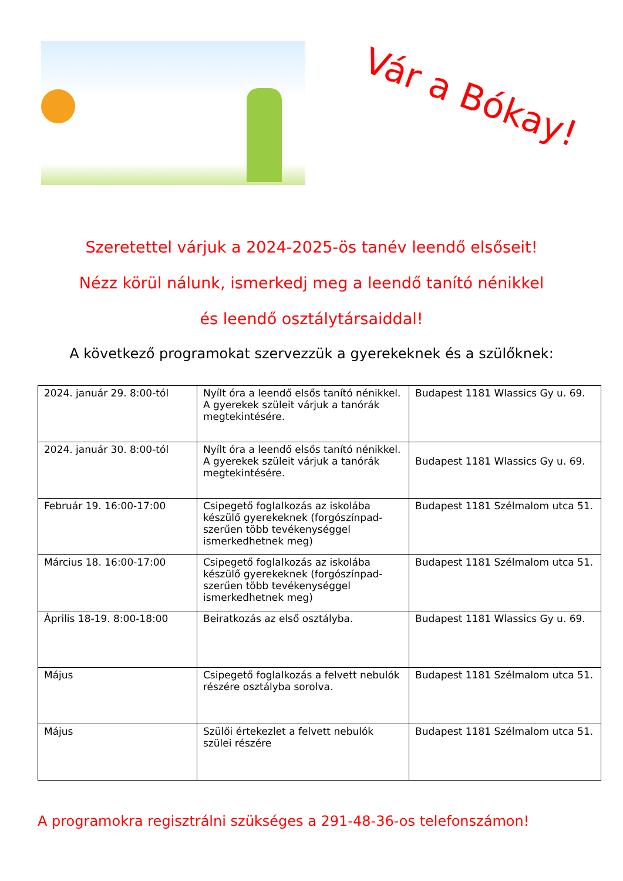Vár a Bókay!
Szeretettel várjuk a 2024-2025-ös tanév leendő elsőseit!
Nézz körül nálunk, ismerkedj meg a leendő tanító nénikkel
és leendő osztálytársaiddal!
A következő programokat szervezzük a gyerekeknek és a szülőknek:
| 2024. január 29. 8:00-tól | Nyílt óra a leendő elsős tanító nénikkel. A gyerekek szüleit várjuk a tanórák megtekintésére. | Budapest 1181 Wlassics Gy u. 69. |
| 2024. január 30. 8:00-tól | Nyílt óra a leendő elsős tanító nénikkel. A gyerekek szüleit várjuk a tanórák megtekintésére. | Budapest 1181 Wlassics Gy u. 69. |
| Február 19. 16:00-17:00 | Csipegető foglalkozás az iskolába készülő gyerekeknek (forgószínpad-szerűen több tevékenységgel ismerkedhetnek meg) | Budapest 1181 Szélmalom utca 51. |
| Március 18. 16:00-17:00 | Csipegető foglalkozás az iskolába készülő gyerekeknek (forgószínpad-szerűen több tevékenységgel ismerkedhetnek meg) | Budapest 1181 Szélmalom utca 51. |
| Április 18-19. 8:00-18:00 | Beiratkozás az első osztályba. | Budapest 1181 Wlassics Gy u. 69. |
| Május | Csipegető foglalkozás a felvett nebulók részére osztályba sorolva. | Budapest 1181 Szélmalom utca 51. |
| Május | Szülői értekezlet a felvett nebulók szülei részére | Budapest 1181 Szélmalom utca 51. |
A programokra regisztrálni szükséges a 291-48-36-os telefonszámon!